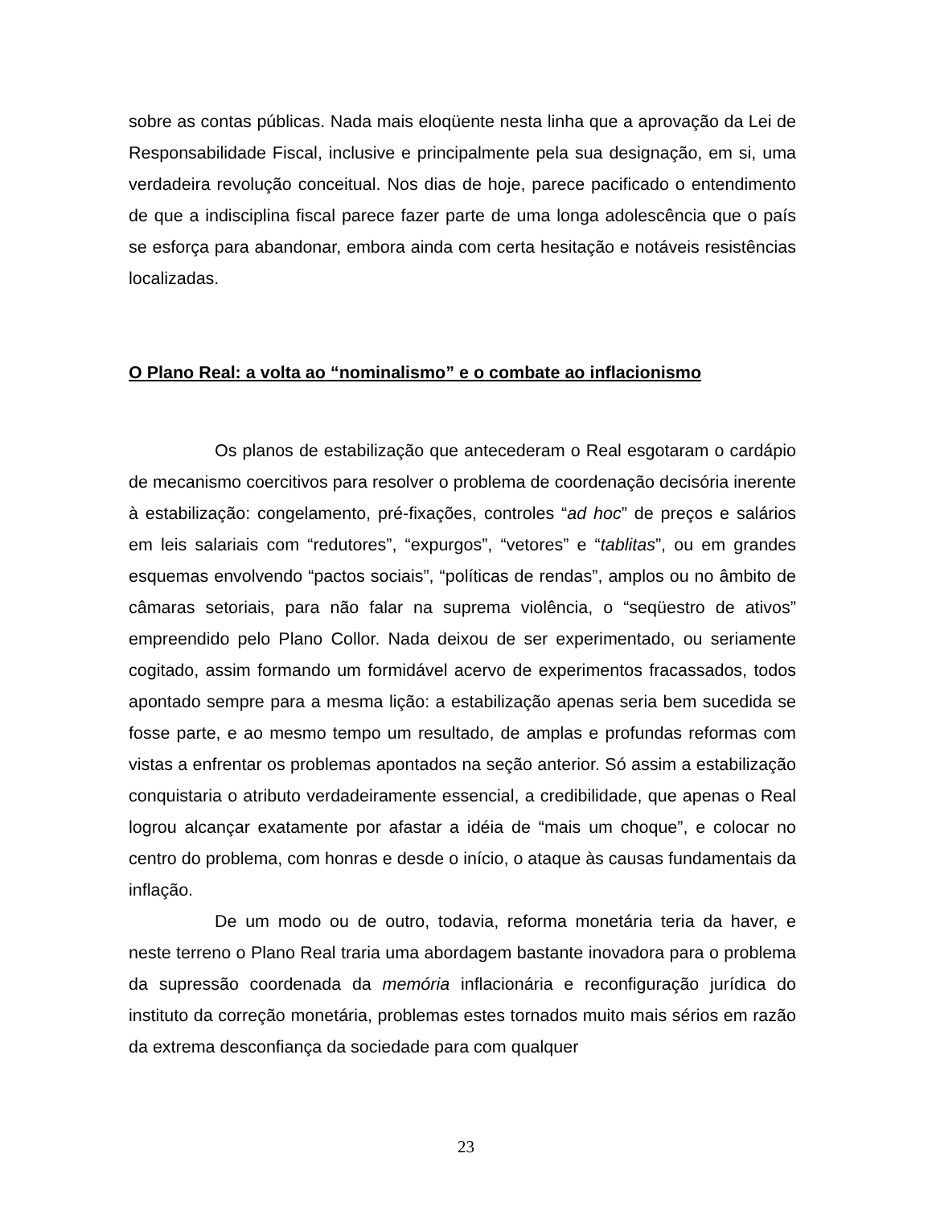sobre as contas públicas. Nada mais eloqüente nesta linha que a aprovação da Lei de Responsabilidade Fiscal, inclusive e principalmente pela sua designação, em si, uma verdadeira revolução conceitual. Nos dias de hoje, parece pacificado o entendimento de que a indisciplina fiscal parece fazer parte de uma longa adolescência que o país se esforça para abandonar, embora ainda com certa hesitação e notáveis resistências localizadas.
O Plano Real: a volta ao “nominalismo” e o combate ao inflacionismo
Os planos de estabilização que antecederam o Real esgotaram o cardápio de mecanismo coercitivos para resolver o problema de coordenação decisória inerente à estabilização: congelamento, pré-fixações, controles “ad hoc” de preços e salários em leis salariais com “redutores”, “expurgos”, “vetores” e “tablitas”, ou em grandes esquemas envolvendo “pactos sociais”, “políticas de rendas”, amplos ou no âmbito de câmaras setoriais, para não falar na suprema violência, o “seqüestro de ativos” empreendido pelo Plano Collor. Nada deixou de ser experimentado, ou seriamente cogitado, assim formando um formidável acervo de experimentos fracassados, todos apontado sempre para a mesma lição: a estabilização apenas seria bem sucedida se fosse parte, e ao mesmo tempo um resultado, de amplas e profundas reformas com vistas a enfrentar os problemas apontados na seção anterior. Só assim a estabilização conquistaria o atributo verdadeiramente essencial, a credibilidade, que apenas o Real logrou alcançar exatamente por afastar a idéia de “mais um choque”, e colocar no centro do problema, com honras e desde o início, o ataque às causas fundamentais da inflação.
De um modo ou de outro, todavia, reforma monetária teria da haver, e neste terreno o Plano Real traria uma abordagem bastante inovadora para o problema da supressão coordenada da memória inflacionária e reconfiguração jurídica do instituto da correção monetária, problemas estes tornados muito mais sérios em razão da extrema desconfiança da sociedade para com qualquer
23